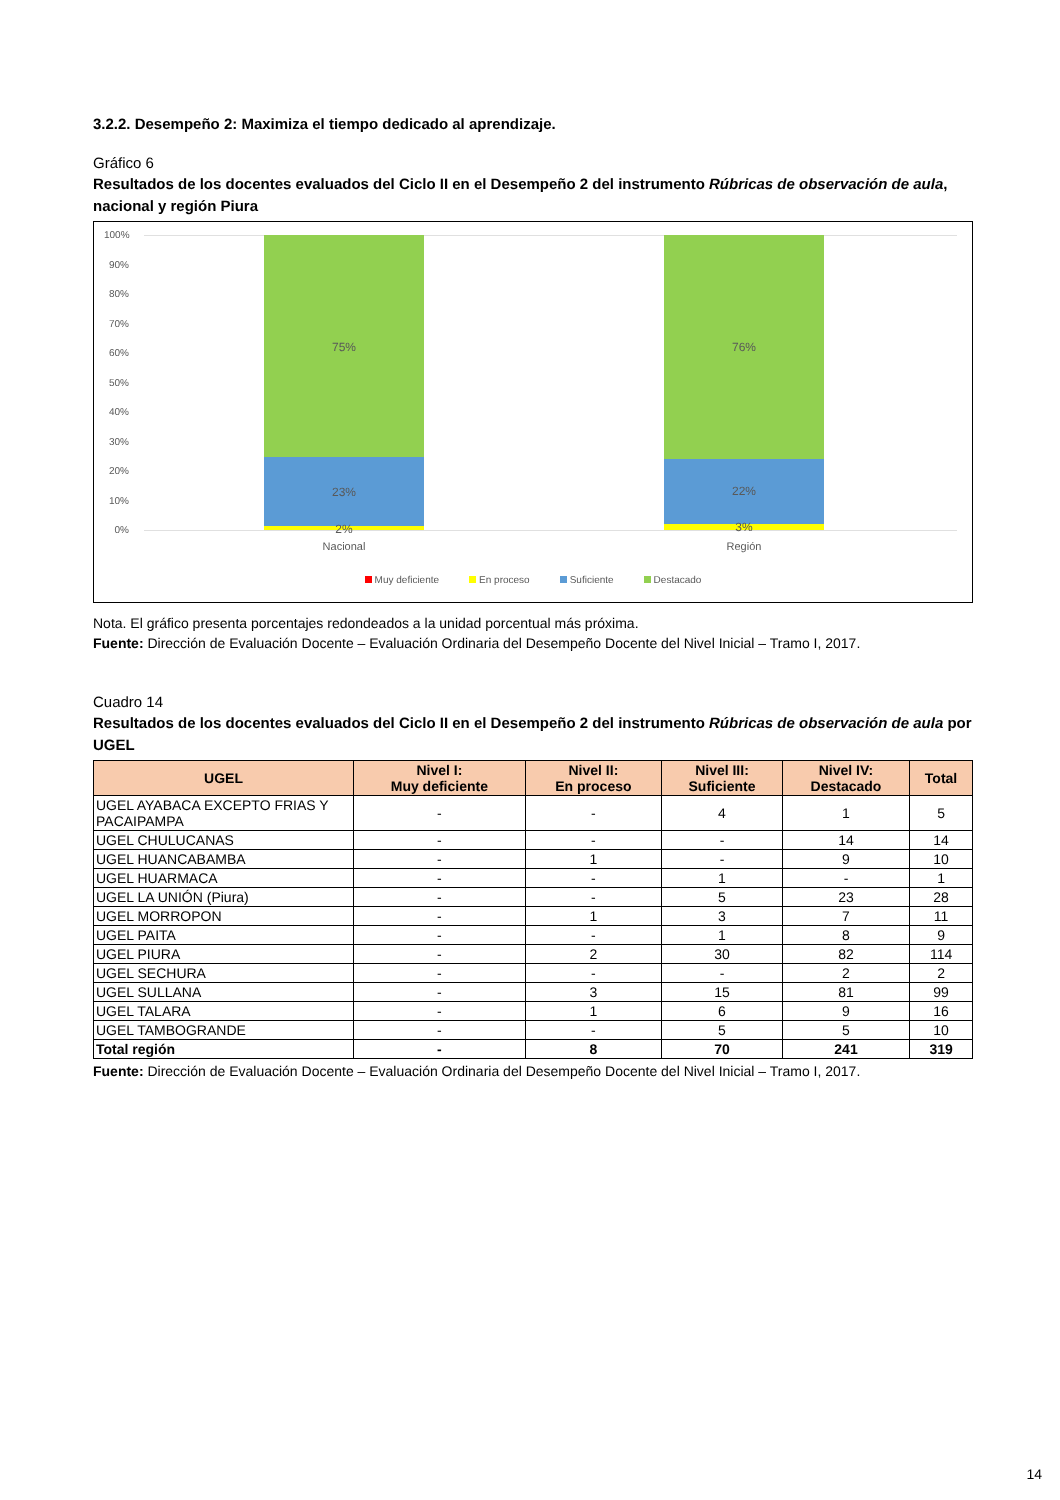3.2.2. Desempeño 2: Maximiza el tiempo dedicado al aprendizaje.
Gráfico 6
Resultados de los docentes evaluados del Ciclo II en el Desempeño 2 del instrumento Rúbricas de observación de aula, nacional y región Piura
100%
90%
80%
70%
60%
50%
40%
30%
20%
10%
0%
75%
23%
2%
76%
22%
3%
Nacional Región
Muy deficiente En proceso Suficiente Destacado
Nota. El gráfico presenta porcentajes redondeados a la unidad porcentual más próxima.
Fuente: Dirección de Evaluación Docente – Evaluación Ordinaria del Desempeño Docente del Nivel Inicial – Tramo I, 2017.
Cuadro 14
Resultados de los docentes evaluados del Ciclo II en el Desempeño 2 del instrumento Rúbricas de observación de aula por UGEL
| UGEL | Nivel I: Muy deficiente | Nivel II: En proceso | Nivel III: Suficiente | Nivel IV: Destacado | Total |
| --- | --- | --- | --- | --- | --- |
| UGEL AYABACA EXCEPTO FRIAS Y PACAIPAMPA | - | - | 4 | 1 | 5 |
| UGEL CHULUCANAS | - | - | - | 14 | 14 |
| UGEL HUANCABAMBA | - | 1 | - | 9 | 10 |
| UGEL HUARMACA | - | - | 1 | - | 1 |
| UGEL LA UNIÓN (Piura) | - | - | 5 | 23 | 28 |
| UGEL MORROPON | - | 1 | 3 | 7 | 11 |
| UGEL PAITA | - | - | 1 | 8 | 9 |
| UGEL PIURA | - | 2 | 30 | 82 | 114 |
| UGEL SECHURA | - | - | - | 2 | 2 |
| UGEL SULLANA | - | 3 | 15 | 81 | 99 |
| UGEL TALARA | - | 1 | 6 | 9 | 16 |
| UGEL TAMBOGRANDE | - | - | 5 | 5 | 10 |
| Total región | - | 8 | 70 | 241 | 319 |
Fuente: Dirección de Evaluación Docente – Evaluación Ordinaria del Desempeño Docente del Nivel Inicial – Tramo I, 2017.
14